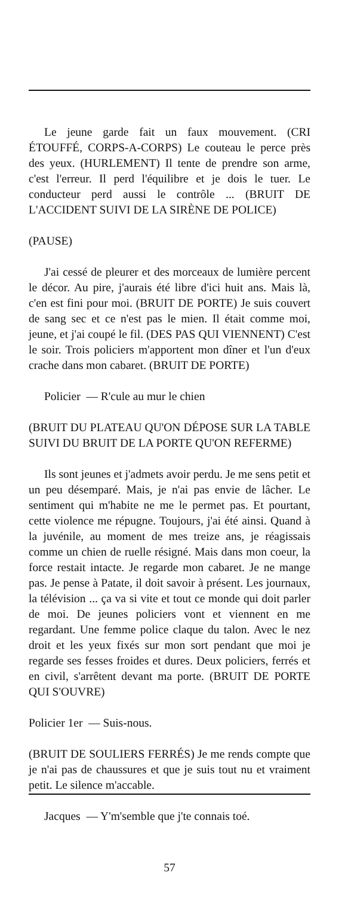Le jeune garde fait un faux mouvement. (CRI ÉTOUFFÉ, CORPS-A-CORPS) Le couteau le perce près des yeux. (HURLEMENT) Il tente de prendre son arme, c'est l'erreur. Il perd l'équilibre et je dois le tuer. Le conducteur perd aussi le contrôle ... (BRUIT DE L'ACCIDENT SUIVI DE LA SIRÈNE DE POLICE)
(PAUSE)
J'ai cessé de pleurer et des morceaux de lumière percent le décor. Au pire, j'aurais été libre d'ici huit ans. Mais là, c'en est fini pour moi. (BRUIT DE PORTE) Je suis couvert de sang sec et ce n'est pas le mien. Il était comme moi, jeune, et j'ai coupé le fil. (DES PAS QUI VIENNENT) C'est le soir. Trois policiers m'apportent mon dîner et l'un d'eux crache dans mon cabaret. (BRUIT DE PORTE)
Policier — R'cule au mur le chien
(BRUIT DU PLATEAU QU'ON DÉPOSE SUR LA TABLE SUIVI DU BRUIT DE LA PORTE QU'ON REFERME)
Ils sont jeunes et j'admets avoir perdu. Je me sens petit et un peu désemparé. Mais, je n'ai pas envie de lâcher. Le sentiment qui m'habite ne me le permet pas. Et pourtant, cette violence me répugne. Toujours, j'ai été ainsi. Quand à la juvénile, au moment de mes treize ans, je réagissais comme un chien de ruelle résigné. Mais dans mon coeur, la force restait intacte. Je regarde mon cabaret. Je ne mange pas. Je pense à Patate, il doit savoir à présent. Les journaux, la télévision ... ça va si vite et tout ce monde qui doit parler de moi. De jeunes policiers vont et viennent en me regardant. Une femme police claque du talon. Avec le nez droit et les yeux fixés sur mon sort pendant que moi je regarde ses fesses froides et dures. Deux policiers, ferrés et en civil, s'arrêtent devant ma porte. (BRUIT DE PORTE QUI S'OUVRE)
Policier 1er — Suis-nous.
(BRUIT DE SOULIERS FERRÉS) Je me rends compte que je n'ai pas de chaussures et que je suis tout nu et vraiment petit. Le silence m'accable.
Jacques — Y'm'semble que j'te connais toé.
57